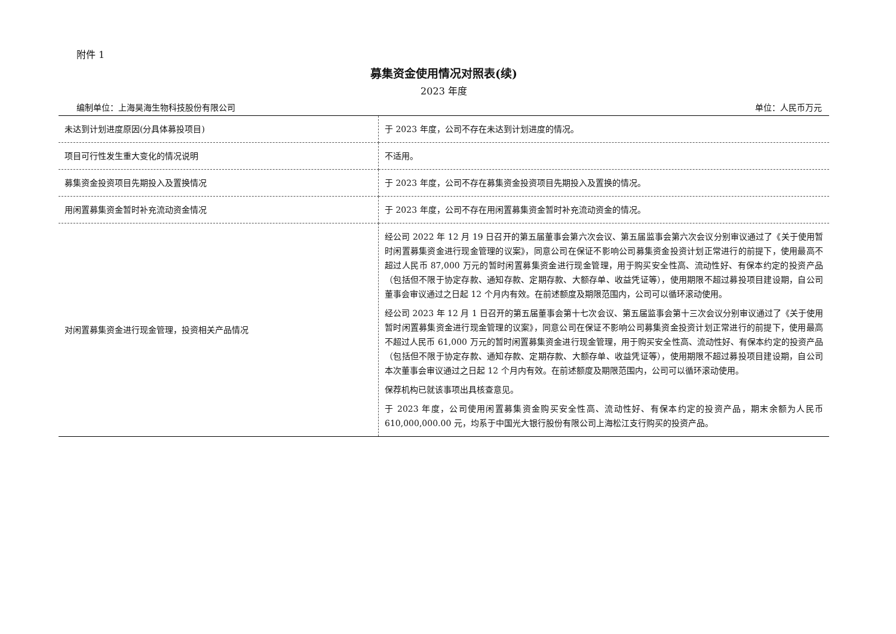附件 1
募集资金使用情况对照表(续)
2023 年度
编制单位：上海昊海生物科技股份有限公司 单位：人民币万元
| 未达到计划进度原因(分具体募投项目) | 于 2023 年度，公司不存在未达到计划进度的情况。 |
| 项目可行性发生重大变化的情况说明 | 不适用。 |
| 募集资金投资项目先期投入及置换情况 | 于 2023 年度，公司不存在募集资金投资项目先期投入及置换的情况。 |
| 用闲置募集资金暂时补充流动资金情况 | 于 2023 年度，公司不存在用闲置募集资金暂时补充流动资金的情况。 |
| 对闲置募集资金进行现金管理，投资相关产品情况 | 经公司 2022 年 12 月 19 日召开的第五届董事会第六次会议、第五届监事会第六次会议分别审议通过了《关于使用暂时闲置募集资金进行现金管理的议案》，同意公司在保证不影响公司募集资金投资计划正常进行的前提下，使用最高不超过人民币 87,000 万元的暂时闲置募集资金进行现金管理，用于购买安全性高、流动性好、有保本约定的投资产品（包括但不限于协定存款、通知存款、定期存款、大额存单、收益凭证等），使用期限不超过募投项目建设期，自公司董事会审议通过之日起 12 个月内有效。在前述额度及期限范围内，公司可以循环滚动使用。 经公司 2023 年 12 月 1 日召开的第五届董事会第十七次会议、第五届监事会第十三次会议分别审议通过了《关于使用暂时闲置募集资金进行现金管理的议案》，同意公司在保证不影响公司募集资金投资计划正常进行的前提下，使用最高不超过人民币 61,000 万元的暂时闲置募集资金进行现金管理，用于购买安全性高、流动性好、有保本约定的投资产品（包括但不限于协定存款、通知存款、定期存款、大额存单、收益凭证等），使用期限不超过募投项目建设期，自公司本次董事会审议通过之日起 12 个月内有效。在前述额度及期限范围内，公司可以循环滚动使用。 保荐机构已就该事项出具核查意见。 于 2023 年度，公司使用闲置募集资金购买安全性高、流动性好、有保本约定的投资产品，期末余额为人民币 610,000,000.00 元，均系于中国光大银行股份有限公司上海松江支行购买的投资产品。 |